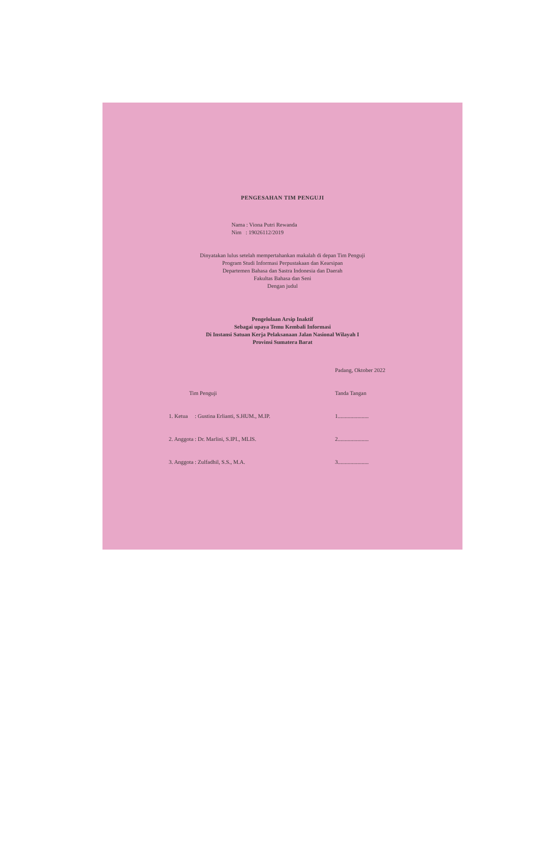PENGESAHAN TIM PENGUJI
Nama : Viona Putri Rewanda
Nim : 19026112/2019
Dinyatakan lulus setelah mempertahankan makalah di depan Tim Penguji
Program Studi Informasi Perpustakaan dan Kearsipan
Departemen Bahasa dan Sastra Indonesia dan Daerah
Fakultas Bahasa dan Seni
Dengan judul
Pengelolaan Arsip Inaktif
Sebagai upaya Temu Kembali Informasi
Di Instansi Satuan Kerja Pelaksanaan Jalan Nasional Wilayah I
Provinsi Sumatera Barat
Padang, Oktober 2022
Tim Penguji Tanda Tangan
1. Ketua : Gustina Erlianti, S.HUM., M.IP. 1......................
2. Anggota : Dr. Marlini, S.IPI., MLIS. 2......................
3. Anggota : Zulfadhil, S.S., M.A. 3......................